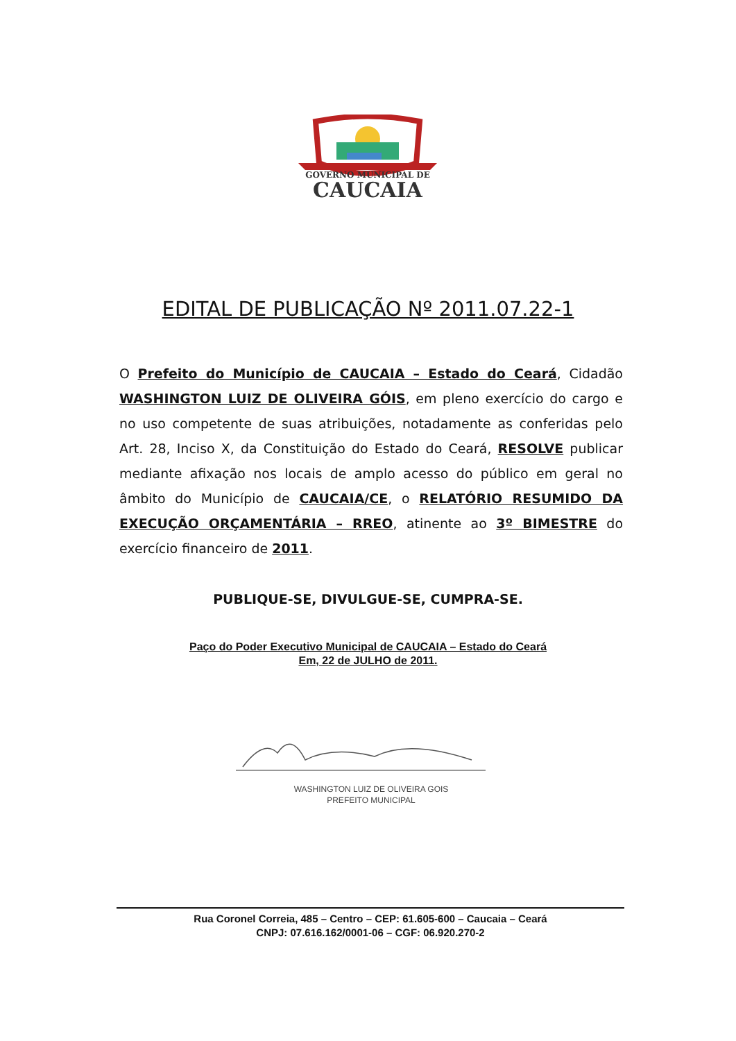GOVERNO MUNICIPAL DE
CAUCAIA
EDITAL DE PUBLICAÇÃO Nº 2011.07.22-1
O Prefeito do Município de CAUCAIA – Estado do Ceará, Cidadão WASHINGTON LUIZ DE OLIVEIRA GÓIS, em pleno exercício do cargo e no uso competente de suas atribuições, notadamente as conferidas pelo Art. 28, Inciso X, da Constituição do Estado do Ceará, RESOLVE publicar mediante afixação nos locais de amplo acesso do público em geral no âmbito do Município de CAUCAIA/CE, o RELATÓRIO RESUMIDO DA EXECUÇÃO ORÇAMENTÁRIA – RREO, atinente ao 3º BIMESTRE do exercício financeiro de 2011.
PUBLIQUE-SE, DIVULGUE-SE, CUMPRA-SE.
Paço do Poder Executivo Municipal de CAUCAIA – Estado do Ceará
Em, 22 de JULHO de 2011.
WASHINGTON LUIZ DE OLIVEIRA GOIS
PREFEITO MUNICIPAL
Rua Coronel Correia, 485 – Centro – CEP: 61.605-600 – Caucaia – Ceará
CNPJ: 07.616.162/0001-06 – CGF: 06.920.270-2